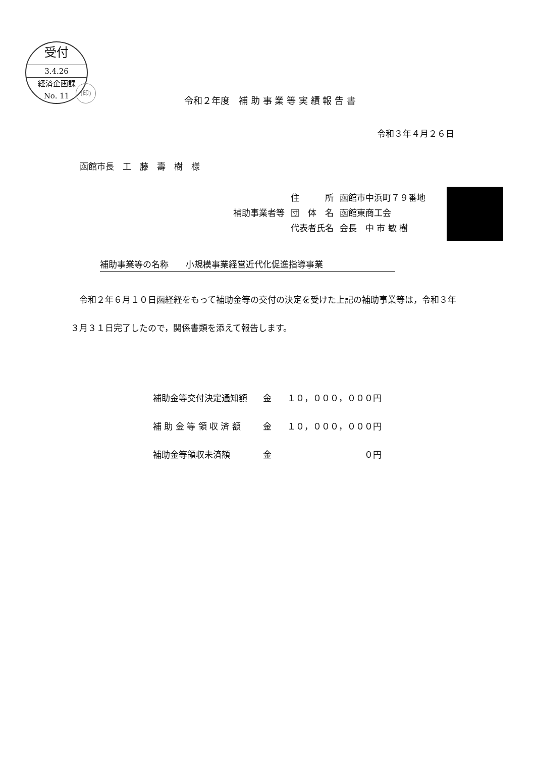受付
3.4.26
経済企画課
No. 11
(印)
令和２年度　補 助 事 業 等 実 績 報 告 書
令和３年４月２６日
函館市長　工　藤　壽　樹　様
| | 住 所 | 函館市中浜町７９番地 |
| 補助事業者等 | 団 体 名 | 函館東商工会 |
| | 代表者氏名 | 会長 中 市 敏 樹 |
補助事業等の名称　　小規模事業経営近代化促進指導事業
　令和２年６月１０日函経経をもって補助金等の交付の決定を受けた上記の補助事業等は，令和３年３月３１日完了したので，関係書類を添えて報告します。
| 補助金等交付決定通知額 | 金 | １０，０００，０００円 |
| 補 助 金 等 領 収 済 額 | 金 | １０，０００，０００円 |
| 補助金等領収未済額 | 金 | ０円 |